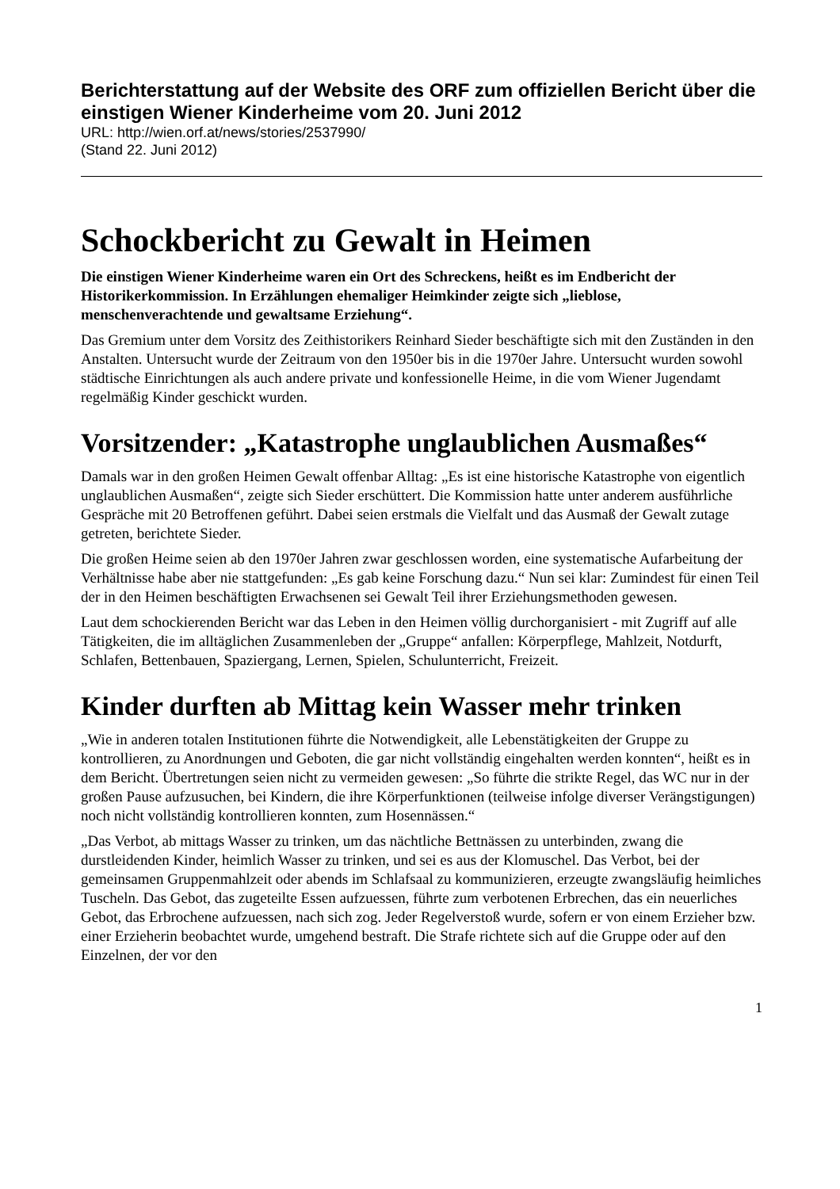Berichterstattung auf der Website des ORF zum offiziellen Bericht über die einstigen Wiener Kinderheime vom 20. Juni 2012
URL: http://wien.orf.at/news/stories/2537990/
(Stand 22. Juni 2012)
Schockbericht zu Gewalt in Heimen
Die einstigen Wiener Kinderheime waren ein Ort des Schreckens, heißt es im Endbericht der Historikerkommission. In Erzählungen ehemaliger Heimkinder zeigte sich „lieblose, menschenverachtende und gewaltsame Erziehung“.
Das Gremium unter dem Vorsitz des Zeithistorikers Reinhard Sieder beschäftigte sich mit den Zuständen in den Anstalten. Untersucht wurde der Zeitraum von den 1950er bis in die 1970er Jahre. Untersucht wurden sowohl städtische Einrichtungen als auch andere private und konfessionelle Heime, in die vom Wiener Jugendamt regelmäßig Kinder geschickt wurden.
Vorsitzender: „Katastrophe unglaublichen Ausmaßes“
Damals war in den großen Heimen Gewalt offenbar Alltag: „Es ist eine historische Katastrophe von eigentlich unglaublichen Ausmaßen“, zeigte sich Sieder erschüttert. Die Kommission hatte unter anderem ausführliche Gespräche mit 20 Betroffenen geführt. Dabei seien erstmals die Vielfalt und das Ausmaß der Gewalt zutage getreten, berichtete Sieder.
Die großen Heime seien ab den 1970er Jahren zwar geschlossen worden, eine systematische Aufarbeitung der Verhältnisse habe aber nie stattgefunden: „Es gab keine Forschung dazu.“ Nun sei klar: Zumindest für einen Teil der in den Heimen beschäftigten Erwachsenen sei Gewalt Teil ihrer Erziehungsmethoden gewesen.
Laut dem schockierenden Bericht war das Leben in den Heimen völlig durchorganisiert - mit Zugriff auf alle Tätigkeiten, die im alltäglichen Zusammenleben der „Gruppe“ anfallen: Körperpflege, Mahlzeit, Notdurft, Schlafen, Bettenbauen, Spaziergang, Lernen, Spielen, Schulunterricht, Freizeit.
Kinder durften ab Mittag kein Wasser mehr trinken
„Wie in anderen totalen Institutionen führte die Notwendigkeit, alle Lebenstätigkeiten der Gruppe zu kontrollieren, zu Anordnungen und Geboten, die gar nicht vollständig eingehalten werden konnten“, heißt es in dem Bericht. Übertretungen seien nicht zu vermeiden gewesen: „So führte die strikte Regel, das WC nur in der großen Pause aufzusuchen, bei Kindern, die ihre Körperfunktionen (teilweise infolge diverser Verängstigungen) noch nicht vollständig kontrollieren konnten, zum Hosennässen.“
„Das Verbot, ab mittags Wasser zu trinken, um das nächtliche Bettnässen zu unterbinden, zwang die durstleidenden Kinder, heimlich Wasser zu trinken, und sei es aus der Klomuschel. Das Verbot, bei der gemeinsamen Gruppenmahlzeit oder abends im Schlafsaal zu kommunizieren, erzeugte zwangsläufig heimliches Tuscheln. Das Gebot, das zugeteilte Essen aufzuessen, führte zum verbotenen Erbrechen, das ein neuerliches Gebot, das Erbrochene aufzuessen, nach sich zog. Jeder Regelverstoß wurde, sofern er von einem Erzieher bzw. einer Erzieherin beobachtet wurde, umgehend bestraft. Die Strafe richtete sich auf die Gruppe oder auf den Einzelnen, der vor den
1